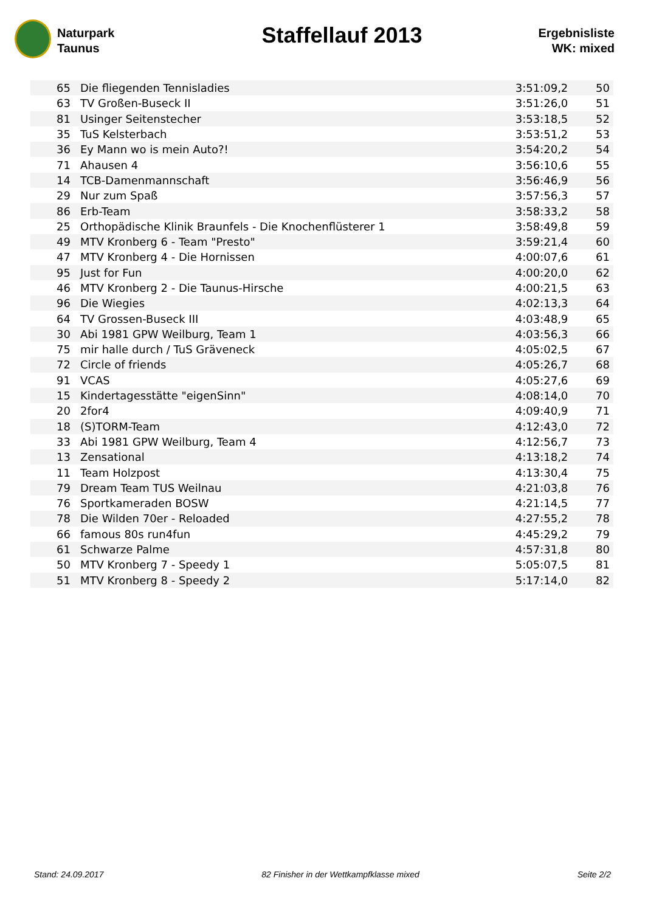Naturpark
Taunus
Staffellauf 2013
Ergebnisliste
WK: mixed
| 65 | Die fliegenden Tennisladies | 3:51:09,2 | 50 |
| 63 | TV Großen-Buseck II | 3:51:26,0 | 51 |
| 81 | Usinger Seitenstecher | 3:53:18,5 | 52 |
| 35 | TuS Kelsterbach | 3:53:51,2 | 53 |
| 36 | Ey Mann wo is mein Auto?! | 3:54:20,2 | 54 |
| 71 | Ahausen 4 | 3:56:10,6 | 55 |
| 14 | TCB-Damenmannschaft | 3:56:46,9 | 56 |
| 29 | Nur zum Spaß | 3:57:56,3 | 57 |
| 86 | Erb-Team | 3:58:33,2 | 58 |
| 25 | Orthopädische Klinik Braunfels - Die Knochenflüsterer 1 | 3:58:49,8 | 59 |
| 49 | MTV Kronberg 6 - Team "Presto" | 3:59:21,4 | 60 |
| 47 | MTV Kronberg 4 - Die Hornissen | 4:00:07,6 | 61 |
| 95 | Just for Fun | 4:00:20,0 | 62 |
| 46 | MTV Kronberg 2 - Die Taunus-Hirsche | 4:00:21,5 | 63 |
| 96 | Die Wiegies | 4:02:13,3 | 64 |
| 64 | TV Grossen-Buseck III | 4:03:48,9 | 65 |
| 30 | Abi 1981 GPW Weilburg, Team 1 | 4:03:56,3 | 66 |
| 75 | mir halle durch / TuS Gräveneck | 4:05:02,5 | 67 |
| 72 | Circle of friends | 4:05:26,7 | 68 |
| 91 | VCAS | 4:05:27,6 | 69 |
| 15 | Kindertagesstätte "eigenSinn" | 4:08:14,0 | 70 |
| 20 | 2for4 | 4:09:40,9 | 71 |
| 18 | (S)TORM-Team | 4:12:43,0 | 72 |
| 33 | Abi 1981 GPW Weilburg, Team 4 | 4:12:56,7 | 73 |
| 13 | Zensational | 4:13:18,2 | 74 |
| 11 | Team Holzpost | 4:13:30,4 | 75 |
| 79 | Dream Team TUS Weilnau | 4:21:03,8 | 76 |
| 76 | Sportkameraden BOSW | 4:21:14,5 | 77 |
| 78 | Die Wilden 70er - Reloaded | 4:27:55,2 | 78 |
| 66 | famous 80s run4fun | 4:45:29,2 | 79 |
| 61 | Schwarze Palme | 4:57:31,8 | 80 |
| 50 | MTV Kronberg 7 - Speedy 1 | 5:05:07,5 | 81 |
| 51 | MTV Kronberg 8 - Speedy 2 | 5:17:14,0 | 82 |
Stand: 24.09.2017 82 Finisher in der Wettkampfklasse mixed Seite 2/2